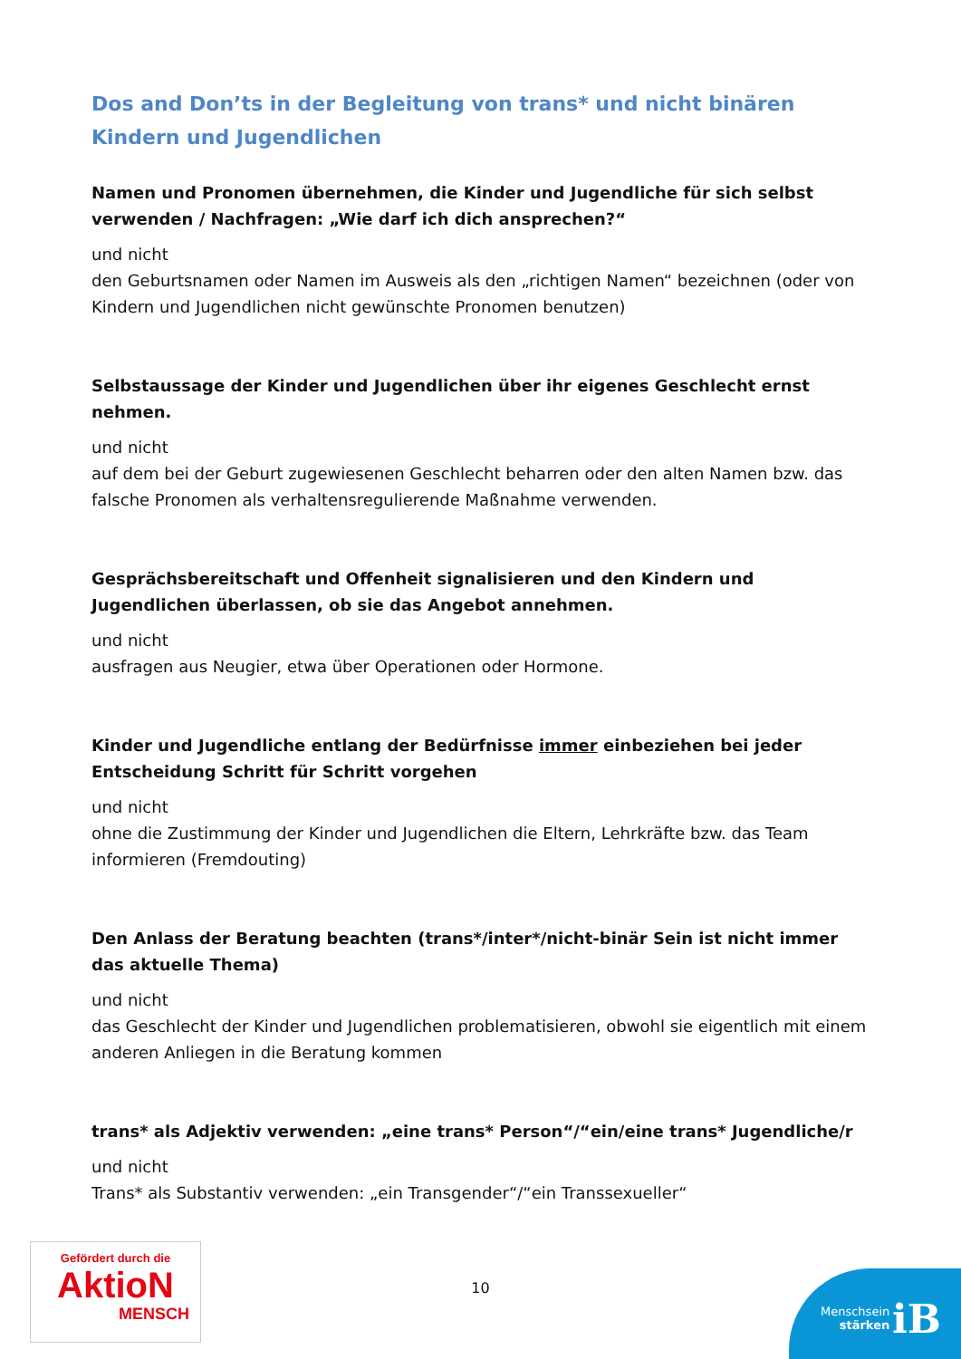Dos and Don’ts in der Begleitung von trans* und nicht binären Kindern und Jugendlichen
Namen und Pronomen übernehmen, die Kinder und Jugendliche für sich selbst verwenden / Nachfragen: „Wie darf ich dich ansprechen?“
und nicht
den Geburtsnamen oder Namen im Ausweis als den „richtigen Namen“ bezeichnen (oder von Kindern und Jugendlichen nicht gewünschte Pronomen benutzen)
Selbstaussage der Kinder und Jugendlichen über ihr eigenes Geschlecht ernst nehmen.
und nicht
auf dem bei der Geburt zugewiesenen Geschlecht beharren oder den alten Namen bzw. das falsche Pronomen als verhaltensregulierende Maßnahme verwenden.
Gesprächsbereitschaft und Offenheit signalisieren und den Kindern und Jugendlichen überlassen, ob sie das Angebot annehmen.
und nicht
ausfragen aus Neugier, etwa über Operationen oder Hormone.
Kinder und Jugendliche entlang der Bedürfnisse immer einbeziehen bei jeder Entscheidung Schritt für Schritt vorgehen
und nicht
ohne die Zustimmung der Kinder und Jugendlichen die Eltern, Lehrkräfte bzw. das Team informieren (Fremdouting)
Den Anlass der Beratung beachten (trans*/inter*/nicht-binär Sein ist nicht immer das aktuelle Thema)
und nicht
das Geschlecht der Kinder und Jugendlichen problematisieren, obwohl sie eigentlich mit einem anderen Anliegen in die Beratung kommen
trans* als Adjektiv verwenden: „eine trans* Person“/“ein/eine trans* Jugendliche/r
und nicht
Trans* als Substantiv verwenden: „ein Transgender“/“ein Transsexueller“
Gefördert durch die
AktioN
MENSCH
10
Menschsein
stärken
iB